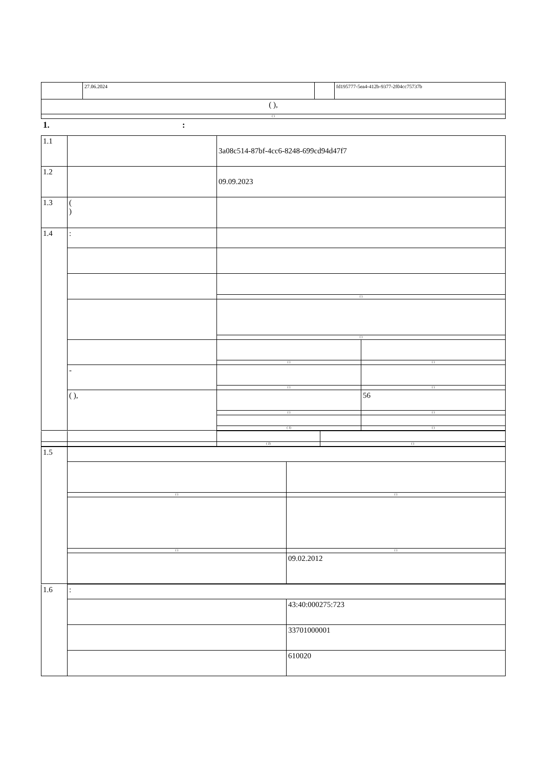| | 27.06.2024 | | fd195777-5ea4-412b-9377-2f04cc75737b |
| ( ), | | | |
| ( ) | | | |
1. :
| 1.1 | | 3a08c514-87bf-4cc6-8248-699cd94d47f7 | |
| 1.2 | | 09.09.2023 | |
| 1.3 | ( ) | | |
| 1.4 | : | | |
| | | ( ) | |
| | | ( ) | |
| | | ( ) | ( ) |
| | - | | |
| | | ( ) | ( ) |
| | ( ), | | 56 |
| | | ( ) | ( ) |
| | | ( 1) | ( ) |
| | | ( 2) | ( ) |
| 1.5 | | |
| | ( ) | ( ) |
| | ( ) | ( ) |
| | | 09.02.2012 |
| 1.6 | : | |
| | | 43:40:000275:723 |
| | | 33701000001 |
| | | 610020 |